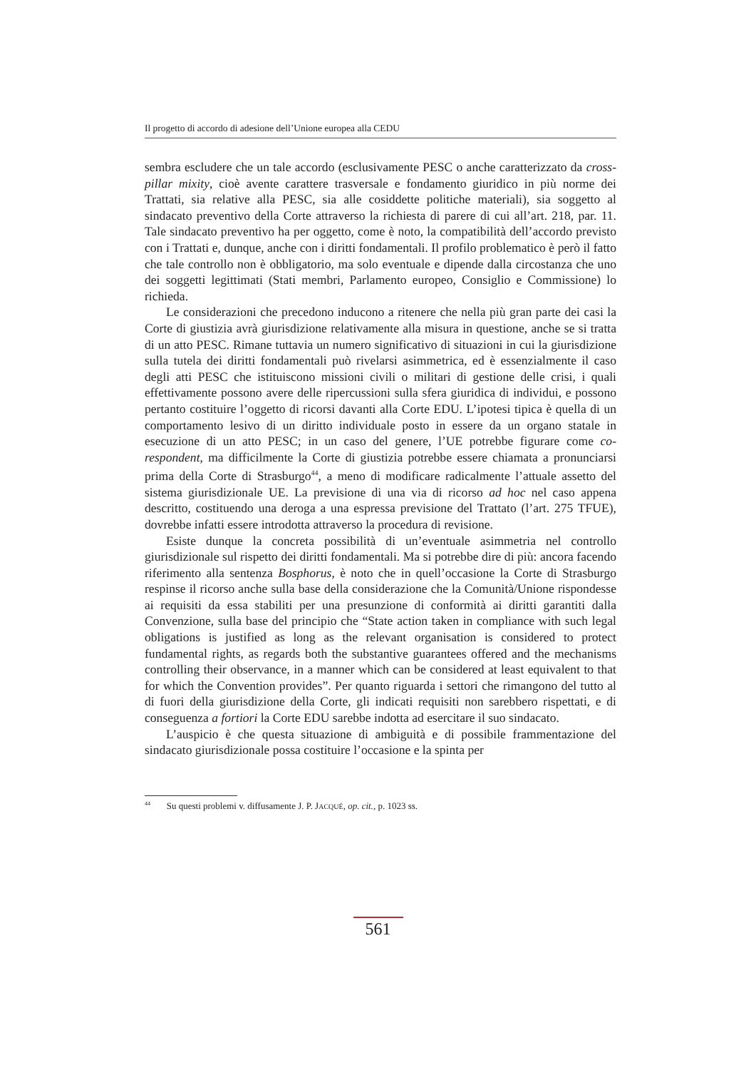Il progetto di accordo di adesione dell’Unione europea alla CEDU
sembra escludere che un tale accordo (esclusivamente PESC o anche caratterizzato da cross-pillar mixity, cioè avente carattere trasversale e fondamento giuridico in più norme dei Trattati, sia relative alla PESC, sia alle cosiddette politiche materiali), sia soggetto al sindacato preventivo della Corte attraverso la richiesta di parere di cui all’art. 218, par. 11. Tale sindacato preventivo ha per oggetto, come è noto, la compatibilità dell’accordo previsto con i Trattati e, dunque, anche con i diritti fondamentali. Il profilo problematico è però il fatto che tale controllo non è obbligatorio, ma solo eventuale e dipende dalla circostanza che uno dei soggetti legittimati (Stati membri, Parlamento europeo, Consiglio e Commissione) lo richieda.
Le considerazioni che precedono inducono a ritenere che nella più gran parte dei casi la Corte di giustizia avrà giurisdizione relativamente alla misura in questione, anche se si tratta di un atto PESC. Rimane tuttavia un numero significativo di situazioni in cui la giurisdizione sulla tutela dei diritti fondamentali può rivelarsi asimmetrica, ed è essenzialmente il caso degli atti PESC che istituiscono missioni civili o militari di gestione delle crisi, i quali effettivamente possono avere delle ripercussioni sulla sfera giuridica di individui, e possono pertanto costituire l’oggetto di ricorsi davanti alla Corte EDU. L’ipotesi tipica è quella di un comportamento lesivo di un diritto individuale posto in essere da un organo statale in esecuzione di un atto PESC; in un caso del genere, l’UE potrebbe figurare come co-respondent, ma difficilmente la Corte di giustizia potrebbe essere chiamata a pronunciarsi prima della Corte di Strasburgo<sup>44</sup>, a meno di modificare radicalmente l’attuale assetto del sistema giurisdizionale UE. La previsione di una via di ricorso ad hoc nel caso appena descritto, costituendo una deroga a una espressa previsione del Trattato (l’art. 275 TFUE), dovrebbe infatti essere introdotta attraverso la procedura di revisione.
Esiste dunque la concreta possibilità di un’eventuale asimmetria nel controllo giurisdizionale sul rispetto dei diritti fondamentali. Ma si potrebbe dire di più: ancora facendo riferimento alla sentenza Bosphorus, è noto che in quell’occasione la Corte di Strasburgo respinse il ricorso anche sulla base della considerazione che la Comunità/Unione rispondesse ai requisiti da essa stabiliti per una presunzione di conformità ai diritti garantiti dalla Convenzione, sulla base del principio che “State action taken in compliance with such legal obligations is justified as long as the relevant organisation is considered to protect fundamental rights, as regards both the substantive guarantees offered and the mechanisms controlling their observance, in a manner which can be considered at least equivalent to that for which the Convention provides”. Per quanto riguarda i settori che rimangono del tutto al di fuori della giurisdizione della Corte, gli indicati requisiti non sarebbero rispettati, e di conseguenza a fortiori la Corte EDU sarebbe indotta ad esercitare il suo sindacato.
L’auspicio è che questa situazione di ambiguità e di possibile frammentazione del sindacato giurisdizionale possa costituire l’occasione e la spinta per
<sup>44</sup> Su questi problemi v. diffusamente J. P. JACQUÉ, op. cit., p. 1023 ss.
561